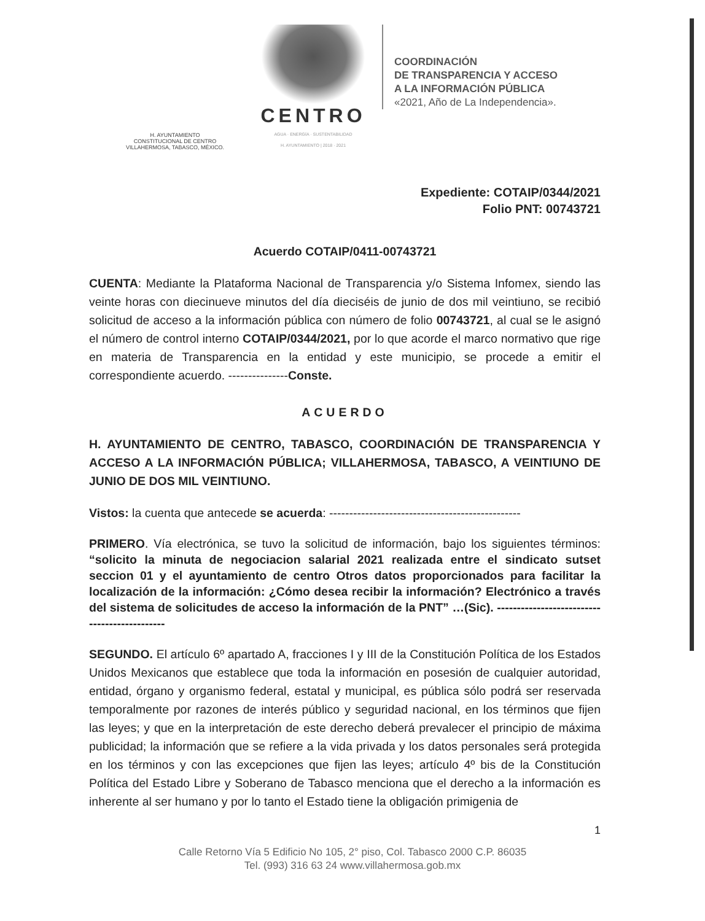H. AYUNTAMIENTO
CONSTITUCIONAL DE CENTRO
VILLAHERMOSA, TABASCO, MÉXICO.
CENTRO
AGUA · ENERGÍA · SUSTENTABILIDAD
H. AYUNTAMIENTO | 2018 · 2021
COORDINACIÓN
DE TRANSPARENCIA Y ACCESO
A LA INFORMACIÓN PÚBLICA
«2021, Año de La Independencia».
Expediente: COTAIP/0344/2021
Folio PNT: 00743721
Acuerdo COTAIP/0411-00743721
CUENTA: Mediante la Plataforma Nacional de Transparencia y/o Sistema Infomex, siendo las veinte horas con diecinueve minutos del día dieciséis de junio de dos mil veintiuno, se recibió solicitud de acceso a la información pública con número de folio 00743721, al cual se le asignó el número de control interno COTAIP/0344/2021, por lo que acorde el marco normativo que rige en materia de Transparencia en la entidad y este municipio, se procede a emitir el correspondiente acuerdo. ---------------Conste.
ACUERDO
H. AYUNTAMIENTO DE CENTRO, TABASCO, COORDINACIÓN DE TRANSPARENCIA Y ACCESO A LA INFORMACIÓN PÚBLICA; VILLAHERMOSA, TABASCO, A VEINTIUNO DE JUNIO DE DOS MIL VEINTIUNO.
Vistos: la cuenta que antecede se acuerda: ------------------------------------------------
PRIMERO. Vía electrónica, se tuvo la solicitud de información, bajo los siguientes términos: “solicito la minuta de negociacion salarial 2021 realizada entre el sindicato sutset seccion 01 y el ayuntamiento de centro Otros datos proporcionados para facilitar la localización de la información: ¿Cómo desea recibir la información? Electrónico a través del sistema de solicitudes de acceso la información de la PNT” …(Sic). ---------------------------------------------
SEGUNDO. El artículo 6º apartado A, fracciones I y III de la Constitución Política de los Estados Unidos Mexicanos que establece que toda la información en posesión de cualquier autoridad, entidad, órgano y organismo federal, estatal y municipal, es pública sólo podrá ser reservada temporalmente por razones de interés público y seguridad nacional, en los términos que fijen las leyes; y que en la interpretación de este derecho deberá prevalecer el principio de máxima publicidad; la información que se refiere a la vida privada y los datos personales será protegida en los términos y con las excepciones que fijen las leyes; artículo 4º bis de la Constitución Política del Estado Libre y Soberano de Tabasco menciona que el derecho a la información es inherente al ser humano y por lo tanto el Estado tiene la obligación primigenia de
1
Calle Retorno Vía 5 Edificio No 105, 2° piso, Col. Tabasco 2000 C.P. 86035
Tel. (993) 316 63 24 www.villahermosa.gob.mx